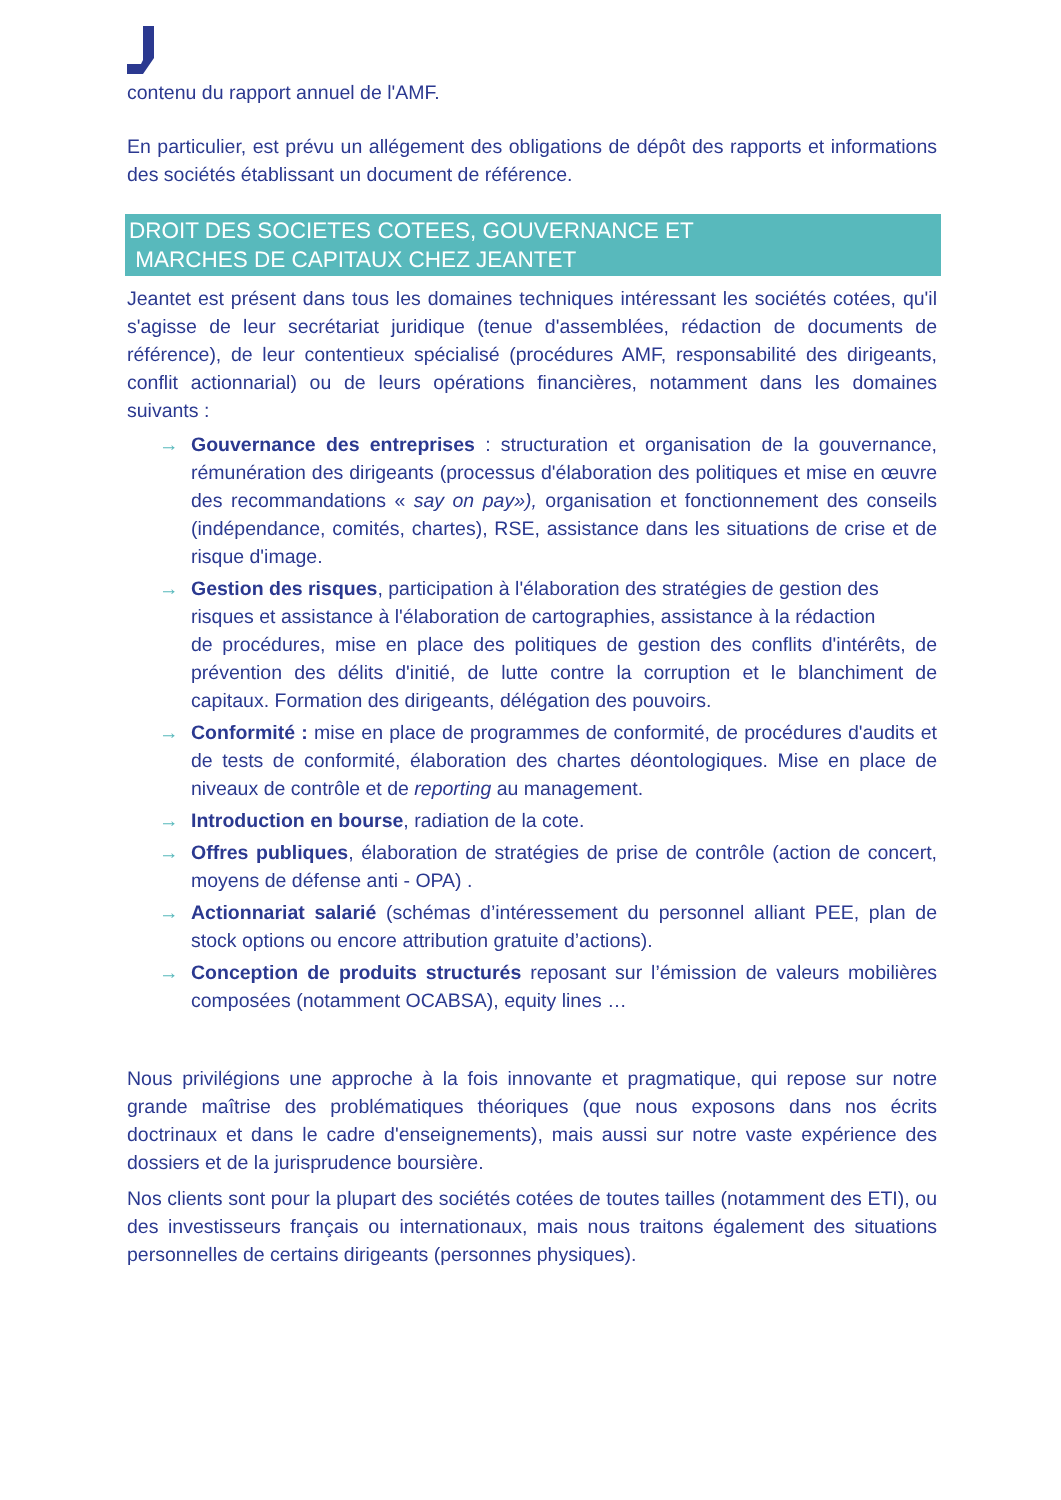contenu du rapport annuel de l'AMF.
En particulier, est prévu un allégement des obligations de dépôt des rapports et informations des sociétés établissant un document de référence.
DROIT DES SOCIETES COTEES, GOUVERNANCE ET
MARCHES DE CAPITAUX CHEZ JEANTET
Jeantet est présent dans tous les domaines techniques intéressant les sociétés cotées, qu'il s'agisse de leur secrétariat juridique (tenue d'assemblées, rédaction de documents de référence), de leur contentieux spécialisé (procédures AMF, responsabilité des dirigeants, conflit actionnarial) ou de leurs opérations financières, notamment dans les domaines suivants :
→ Gouvernance des entreprises : structuration et organisation de la gouvernance, rémunération des dirigeants (processus d'élaboration des politiques et mise en œuvre des recommandations « say on pay»), organisation et fonctionnement des conseils (indépendance, comités, chartes), RSE, assistance dans les situations de crise et de risque d'image.
→ Gestion des risques, participation à l'élaboration des stratégies de gestion des
risques et assistance à l'élaboration de cartographies, assistance à la rédaction
de procédures, mise en place des politiques de gestion des conflits d'intérêts, de prévention des délits d'initié, de lutte contre la corruption et le blanchiment de capitaux. Formation des dirigeants, délégation des pouvoirs.
→ Conformité : mise en place de programmes de conformité, de procédures d'audits et de tests de conformité, élaboration des chartes déontologiques. Mise en place de niveaux de contrôle et de reporting au management.
→ Introduction en bourse, radiation de la cote.
→ Offres publiques, élaboration de stratégies de prise de contrôle (action de concert, moyens de défense anti - OPA) .
→ Actionnariat salarié (schémas d’intéressement du personnel alliant PEE, plan de stock options ou encore attribution gratuite d’actions).
→ Conception de produits structurés reposant sur l’émission de valeurs mobilières composées (notamment OCABSA), equity lines …
Nous privilégions une approche à la fois innovante et pragmatique, qui repose sur notre grande maîtrise des problématiques théoriques (que nous exposons dans nos écrits doctrinaux et dans le cadre d'enseignements), mais aussi sur notre vaste expérience des dossiers et de la jurisprudence boursière.
Nos clients sont pour la plupart des sociétés cotées de toutes tailles (notamment des ETI), ou des investisseurs français ou internationaux, mais nous traitons également des situations personnelles de certains dirigeants (personnes physiques).